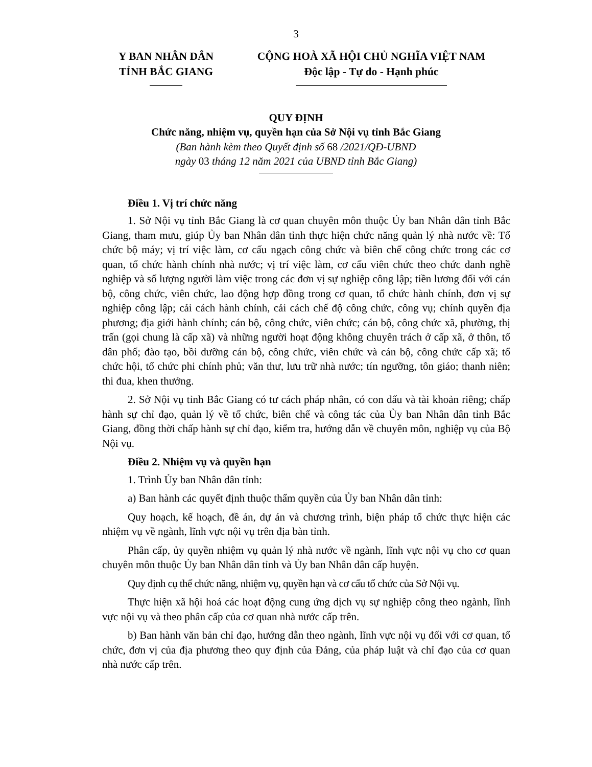3
Y BAN NHÂN DÂN
TỈNH BẮC GIANG
CỘNG HOÀ XÃ HỘI CHỦ NGHĨA VIỆT NAM
Độc lập - Tự do - Hạnh phúc
QUY ĐỊNH
Chức năng, nhiệm vụ, quyền hạn của Sở Nội vụ tỉnh Bắc Giang
(Ban hành kèm theo Quyết định số 68 /2021/QĐ-UBND
ngày 03 tháng 12 năm 2021 của UBND tỉnh Bắc Giang)
Điều 1. Vị trí chức năng
1. Sở Nội vụ tỉnh Bắc Giang là cơ quan chuyên môn thuộc Ủy ban Nhân dân tỉnh Bắc Giang, tham mưu, giúp Ủy ban Nhân dân tỉnh thực hiện chức năng quản lý nhà nước về: Tổ chức bộ máy; vị trí việc làm, cơ cấu ngạch công chức và biên chế công chức trong các cơ quan, tổ chức hành chính nhà nước; vị trí việc làm, cơ cấu viên chức theo chức danh nghề nghiệp và số lượng người làm việc trong các đơn vị sự nghiệp công lập; tiền lương đối với cán bộ, công chức, viên chức, lao động hợp đồng trong cơ quan, tổ chức hành chính, đơn vị sự nghiệp công lập; cải cách hành chính, cải cách chế độ công chức, công vụ; chính quyền địa phương; địa giới hành chính; cán bộ, công chức, viên chức; cán bộ, công chức xã, phường, thị trấn (gọi chung là cấp xã) và những người hoạt động không chuyên trách ở cấp xã, ở thôn, tổ dân phố; đào tạo, bồi dưỡng cán bộ, công chức, viên chức và cán bộ, công chức cấp xã; tổ chức hội, tổ chức phi chính phủ; văn thư, lưu trữ nhà nước; tín ngưỡng, tôn giáo; thanh niên; thi đua, khen thưởng.
2. Sở Nội vụ tỉnh Bắc Giang có tư cách pháp nhân, có con dấu và tài khoản riêng; chấp hành sự chỉ đạo, quản lý về tổ chức, biên chế và công tác của Ủy ban Nhân dân tỉnh Bắc Giang, đồng thời chấp hành sự chỉ đạo, kiểm tra, hướng dẫn về chuyên môn, nghiệp vụ của Bộ Nội vụ.
Điều 2. Nhiệm vụ và quyền hạn
1. Trình Ủy ban Nhân dân tỉnh:
a) Ban hành các quyết định thuộc thẩm quyền của Ủy ban Nhân dân tỉnh:
Quy hoạch, kế hoạch, đề án, dự án và chương trình, biện pháp tổ chức thực hiện các nhiệm vụ về ngành, lĩnh vực nội vụ trên địa bàn tỉnh.
Phân cấp, ủy quyền nhiệm vụ quản lý nhà nước về ngành, lĩnh vực nội vụ cho cơ quan chuyên môn thuộc Ủy ban Nhân dân tỉnh và Ủy ban Nhân dân cấp huyện.
Quy định cụ thể chức năng, nhiệm vụ, quyền hạn và cơ cấu tổ chức của Sở Nội vụ.
Thực hiện xã hội hoá các hoạt động cung ứng dịch vụ sự nghiệp công theo ngành, lĩnh vực nội vụ và theo phân cấp của cơ quan nhà nước cấp trên.
b) Ban hành văn bản chỉ đạo, hướng dẫn theo ngành, lĩnh vực nội vụ đối với cơ quan, tổ chức, đơn vị của địa phương theo quy định của Đảng, của pháp luật và chỉ đạo của cơ quan nhà nước cấp trên.